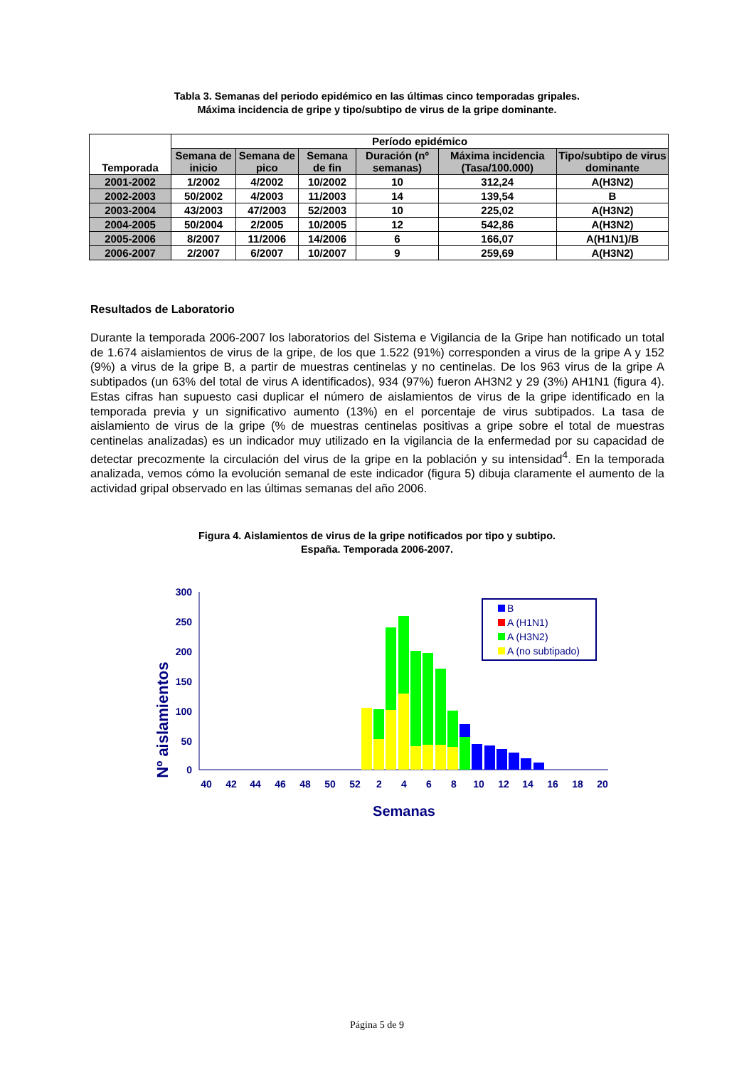Tabla 3. Semanas del periodo epidémico en las últimas cinco temporadas gripales.
Máxima incidencia de gripe y tipo/subtipo de virus de la gripe dominante.
| Temporada | Período epidémico | | | | | |
| --- | --- | --- | --- | --- | --- | --- |
| | Semana de inicio | Semana de pico | Semana de fin | Duración (nº semanas) | Máxima incidencia (Tasa/100.000) | Tipo/subtipo de virus dominante |
| 2001-2002 | 1/2002 | 4/2002 | 10/2002 | 10 | 312,24 | A(H3N2) |
| 2002-2003 | 50/2002 | 4/2003 | 11/2003 | 14 | 139,54 | B |
| 2003-2004 | 43/2003 | 47/2003 | 52/2003 | 10 | 225,02 | A(H3N2) |
| 2004-2005 | 50/2004 | 2/2005 | 10/2005 | 12 | 542,86 | A(H3N2) |
| 2005-2006 | 8/2007 | 11/2006 | 14/2006 | 6 | 166,07 | A(H1N1)/B |
| 2006-2007 | 2/2007 | 6/2007 | 10/2007 | 9 | 259,69 | A(H3N2) |
Resultados de Laboratorio
Durante la temporada 2006-2007 los laboratorios del Sistema e Vigilancia de la Gripe han notificado un total de 1.674 aislamientos de virus de la gripe, de los que 1.522 (91%) corresponden a virus de la gripe A y 152 (9%) a virus de la gripe B, a partir de muestras centinelas y no centinelas. De los 963 virus de la gripe A subtipados (un 63% del total de virus A identificados), 934 (97%) fueron AH3N2 y 29 (3%) AH1N1 (figura 4). Estas cifras han supuesto casi duplicar el número de aislamientos de virus de la gripe identificado en la temporada previa y un significativo aumento (13%) en el porcentaje de virus subtipados. La tasa de aislamiento de virus de la gripe (% de muestras centinelas positivas a gripe sobre el total de muestras centinelas analizadas) es un indicador muy utilizado en la vigilancia de la enfermedad por su capacidad de detectar precozmente la circulación del virus de la gripe en la población y su intensidad<sup>4</sup>. En la temporada analizada, vemos cómo la evolución semanal de este indicador (figura 5) dibuja claramente el aumento de la actividad gripal observado en las últimas semanas del año 2006.
Figura 4. Aislamientos de virus de la gripe notificados por tipo y subtipo.
España. Temporada 2006-2007.
Nº aislamientos
300
250
200
150
100
50
0
40
42
44
46
48
50
52
2
4
6
8
10
12
14
16
18
20
Semanas
B
A (H1N1)
A (H3N2)
A (no subtipado)
Página 5 de 9